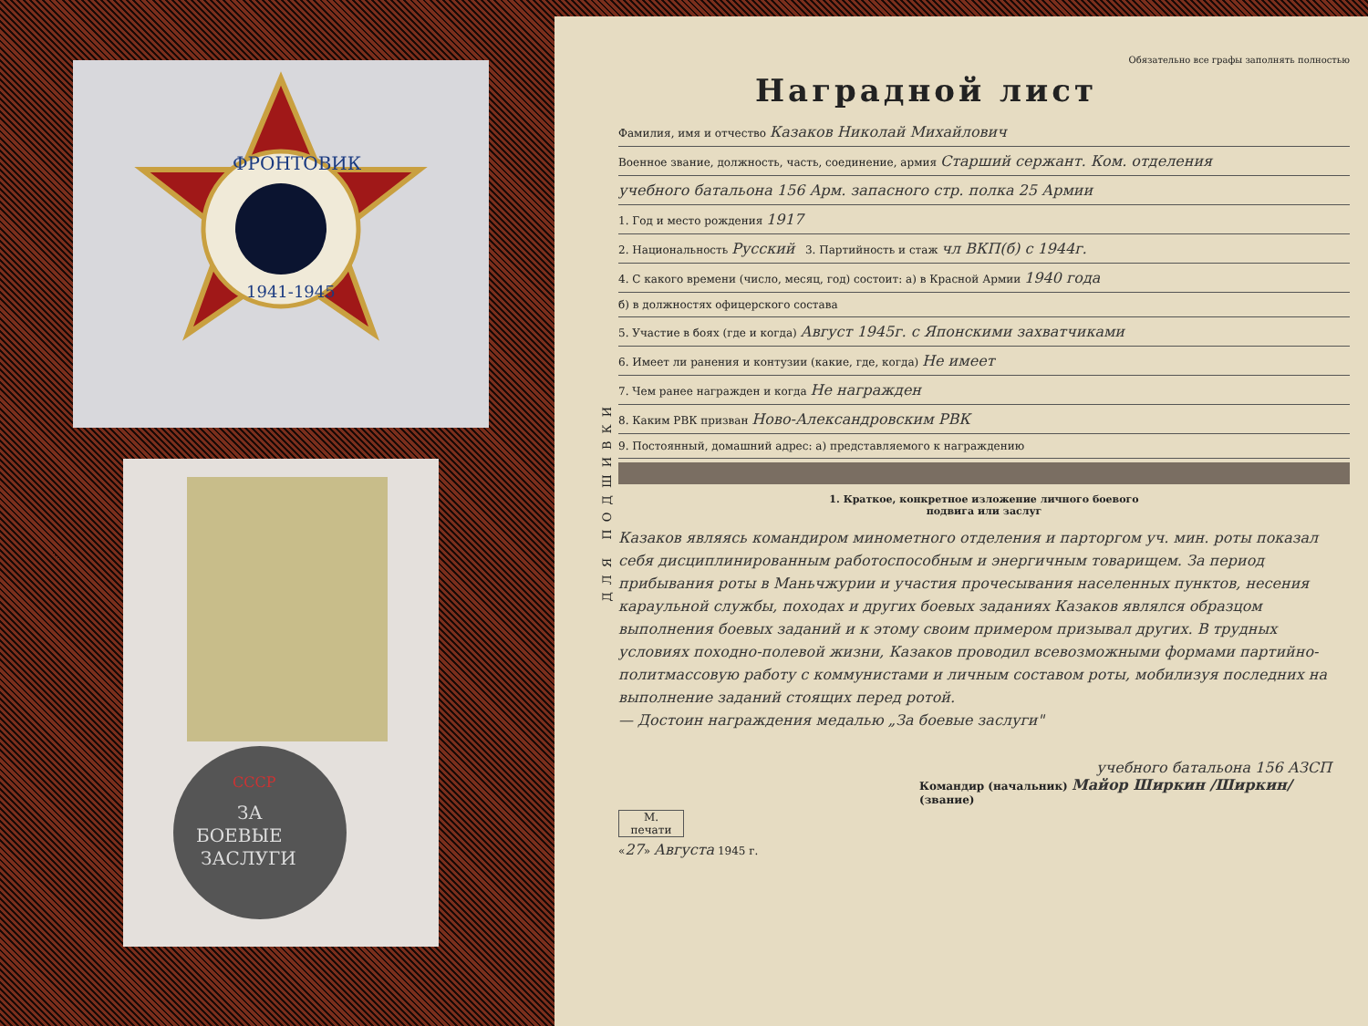ФРОНТОВИК
1941-1945
СССР
ЗА
БОЕВЫЕ
ЗАСЛУГИ
ДЛЯ ПОДШИВКИ
Обязательно все графы заполнять полностью
Наградной лист
Фамилия, имя и отчество Казаков Николай Михайлович
Военное звание, должность, часть, соединение, армия Старший сержант. Ком. отделения
учебного батальона 156 Арм. запасного стр. полка 25 Армии
1. Год и место рождения 1917
2. Национальность Русский 3. Партийность и стаж чл ВКП(б) с 1944г.
4. С какого времени (число, месяц, год) состоит: а) в Красной Армии 1940 года
б) в должностях офицерского состава
5. Участие в боях (где и когда) Август 1945г. с Японскими захватчиками
6. Имеет ли ранения и контузии (какие, где, когда) Не имеет
7. Чем ранее награжден и когда Не награжден
8. Каким РВК призван Ново-Александровским РВК
9. Постоянный, домашний адрес: а) представляемого к награждению
1. Краткое, конкретное изложение личного боевого
подвига или заслуг
Казаков являясь командиром минометного отделения и парторгом уч. мин. роты показал себя дисциплинированным работоспособным и энергичным товарищем. За период прибывания роты в Маньчжурии и участия прочесывания населенных пунктов, несения караульной службы, походах и других боевых заданиях Казаков являлся образцом выполнения боевых заданий и к этому своим примером призывал других. В трудных условиях походно-полевой жизни, Казаков проводил всевозможными формами партийно-политмассовую работу с коммунистами и личным составом роты, мобилизуя последних на выполнение заданий стоящих перед ротой.
— Достоин награждения медалью „За боевые заслуги"
учебного батальона 156 АЗСП
Командир (начальник) Майор Ширкин /Ширкин/
(звание)
М.
печати
«27» Августа 1945 г.